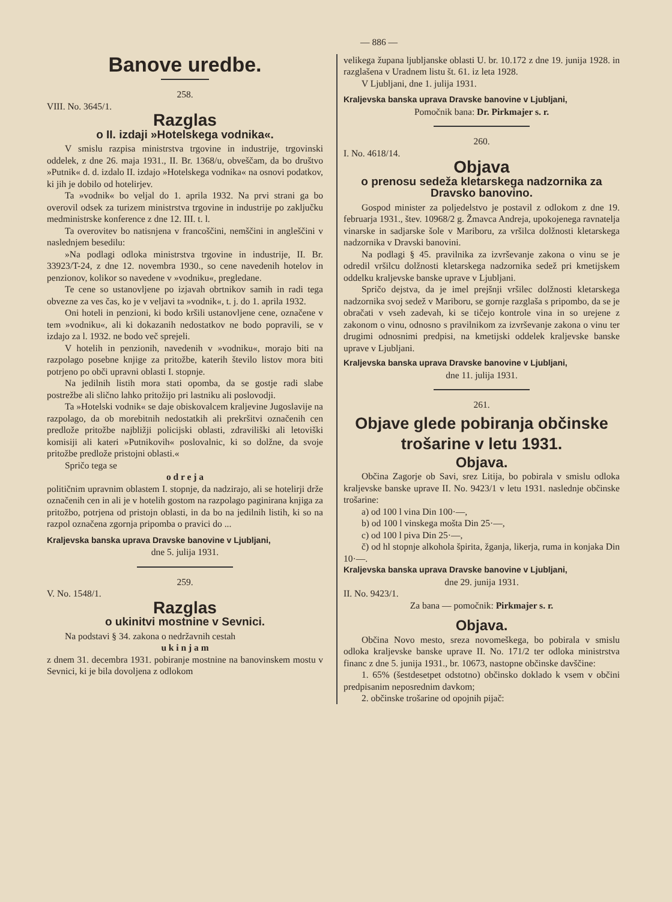— 886 —
Banove uredbe.
258.
VIII. No. 3645/1.
Razglas
o II. izdaji »Hotelskega vodnika«.
V smislu razpisa ministrstva trgovine in industrije, trgovinski oddelek, z dne 26. maja 1931., II. Br. 1368/u, obveščam, da bo društvo »Putnik« d. d. izdalo II. izdajo »Hotelskega vodnika« na osnovi podatkov, ki jih je dobilo od hotelirjev.
Ta »vodnik« bo veljal do 1. aprila 1932. Na prvi strani ga bo overovil odsek za turizem ministrstva trgovine in industrije po zaključku medministrske konference z dne 12. III. t. l.
Ta overovitev bo natisnjena v francoščini, nemščini in angleščini v naslednjem besedilu:
»Na podlagi odloka ministrstva trgovine in industrije, II. Br. 33923/T-24, z dne 12. novembra 1930., so cene navedenih hotelov in penzionov, kolikor so navedene v »vodniku«, pregledane.
Te cene so ustanovljene po izjavah obrtnikov samih in radi tega obvezne za ves čas, ko je v veljavi ta »vodnik«, t. j. do 1. aprila 1932.
Oni hoteli in penzioni, ki bodo kršili ustanovljene cene, označene v tem »vodniku«, ali ki dokazanih nedostatkov ne bodo popravili, se v izdajo za l. 1932. ne bodo več sprejeli.
V hotelih in penzionih, navedenih v »vodniku«, morajo biti na razpolago posebne knjige za pritožbe, katerih število listov mora biti potrjeno po obči upravni oblasti I. stopnje.
Na jedilnih listih mora stati opomba, da se gostje radi slabe postrežbe ali slično lahko pritožijo pri lastniku ali poslovodji.
Ta »Hotelski vodnik« se daje obiskovalcem kraljevine Jugoslavije na razpolago, da ob morebitnih nedostatkih ali prekršitvi označenih cen predlože pritožbe najbližji policijski oblasti, zdraviliški ali letoviški komisiji ali kateri »Putnikovih« poslovalnic, ki so dolžne, da svoje pritožbe predlože pristojni oblasti.«
Spričo tega se
o d r e j a
političnim upravnim oblastem I. stopnje, da nadzirajo, ali se hotelirji drže označenih cen in ali je v hotelih gostom na razpolago paginirana knjiga za pritožbo, potrjena od pristojn oblasti, in da bo na jedilnih listih, ki so na razpol označena zgornja pripomba o pravici do ...
Kraljevska banska uprava Dravske banovine v Ljubljani,
dne 5. julija 1931.
259.
V. No. 1548/1.
Razglas
o ukinitvi mostnine v Sevnici.
Na podstavi § 34. zakona o nedržavnih cestah
u k i n j a m
z dnem 31. decembra 1931. pobiranje mostnine na banovinskem mostu v Sevnici, ki je bila dovoljena z odlokom
velikega župana ljubljanske oblasti U. br. 10.172 z dne 19. junija 1928. in razglašena v Uradnem listu št. 61. iz leta 1928.
V Ljubljani, dne 1. julija 1931.
Kraljevska banska uprava Dravske banovine v Ljubljani,
Pomočnik bana: Dr. Pirkmajer s. r.
260.
I. No. 4618/14.
Objava
o prenosu sedeža kletarskega nadzornika za Dravsko banovino.
Gospod minister za poljedelstvo je postavil z odlokom z dne 19. februarja 1931., štev. 10968/2 g. Žmavca Andreja, upokojenega ravnatelja vinarske in sadjarske šole v Mariboru, za vršilca dolžnosti kletarskega nadzornika v Dravski banovini.
Na podlagi § 45. pravilnika za izvrševanje zakona o vinu se je odredil vršilcu dolžnosti kletarskega nadzornika sedež pri kmetijskem oddelku kraljevske banske uprave v Ljubljani.
Spričo dejstva, da je imel prejšnji vršilec dolžnosti kletarskega nadzornika svoj sedež v Mariboru, se gornje razglaša s pripombo, da se je obračati v vseh zadevah, ki se tičejo kontrole vina in so urejene z zakonom o vinu, odnosno s pravilnikom za izvrševanje zakona o vinu ter drugimi odnosnimi predpisi, na kmetijski oddelek kraljevske banske uprave v Ljubljani.
Kraljevska banska uprava Dravske banovine v Ljubljani,
dne 11. julija 1931.
261.
Objave glede pobiranja občinske trošarine v letu 1931.
Objava.
Občina Zagorje ob Savi, srez Litija, bo pobirala v smislu odloka kraljevske banske uprave II. No. 9423/1 v letu 1931. naslednje občinske trošarine:
a) od 100 l vina Din 100·—,
b) od 100 l vinskega mošta Din 25·—,
c) od 100 l piva Din 25·—,
č) od hl stopnje alkohola špirita, žganja, likerja, ruma in konjaka Din 10·—.
Kraljevska banska uprava Dravske banovine v Ljubljani,
dne 29. junija 1931.
II. No. 9423/1.
Za bana — pomočnik: Pirkmajer s. r.
Objava.
Občina Novo mesto, sreza novomeškega, bo pobirala v smislu odloka kraljevske banske uprave II. No. 171/2 ter odloka ministrstva financ z dne 5. junija 1931., br. 10673, nastopne občinske davščine:
1. 65% (šestdesetpet odstotno) občinsko doklado k vsem v občini predpisanim neposrednim davkom;
2. občinske trošarine od opojnih pijač: